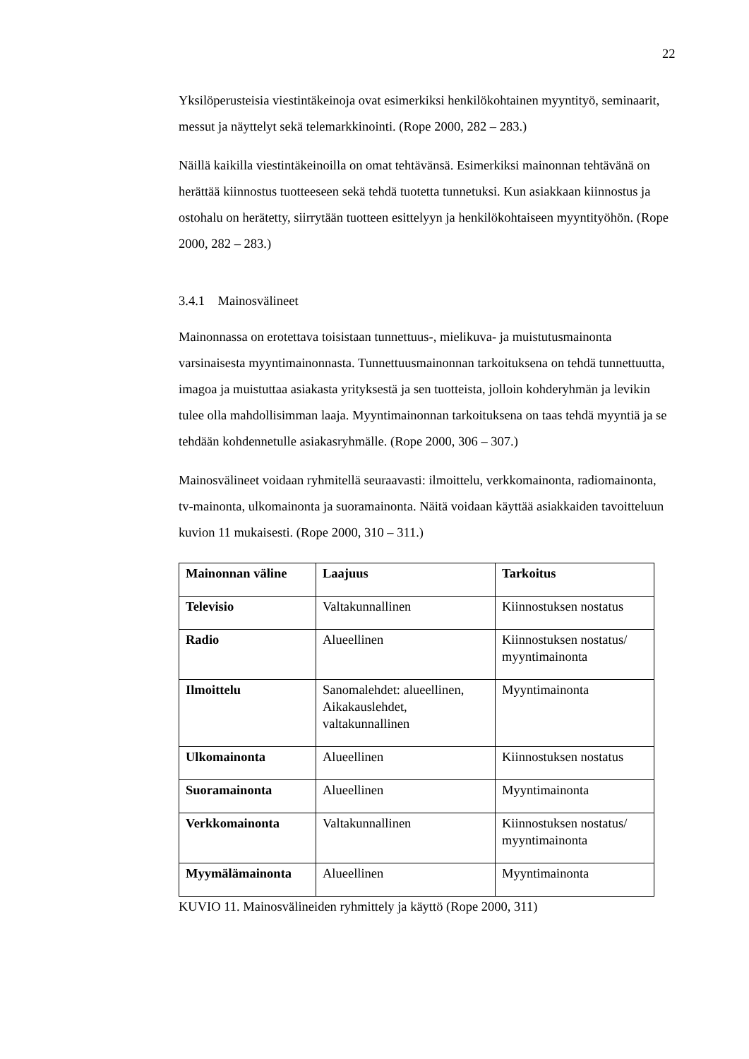22
Yksilöperusteisia viestintäkeinoja ovat esimerkiksi henkilökohtainen myyntityö, seminaarit, messut ja näyttelyt sekä telemarkkinointi. (Rope 2000, 282 – 283.)
Näillä kaikilla viestintäkeinoilla on omat tehtävänsä. Esimerkiksi mainonnan tehtävänä on herättää kiinnostus tuotteeseen sekä tehdä tuotetta tunnetuksi. Kun asiakkaan kiinnostus ja ostohalu on herätetty, siirrytään tuotteen esittelyyn ja henkilökohtaiseen myyntityöhön. (Rope 2000, 282 – 283.)
3.4.1 Mainosvälineet
Mainonnassa on erotettava toisistaan tunnettuus-, mielikuva- ja muistutusmainonta varsinaisesta myyntimainonnasta. Tunnettuusmainonnan tarkoituksena on tehdä tunnettuutta, imagoa ja muistuttaa asiakasta yrityksestä ja sen tuotteista, jolloin kohderyhmän ja levikin tulee olla mahdollisimman laaja. Myyntimainonnan tarkoituksena on taas tehdä myyntiä ja se tehdään kohdennetulle asiakasryhmälle. (Rope 2000, 306 – 307.)
Mainosvälineet voidaan ryhmitellä seuraavasti: ilmoittelu, verkkomainonta, radiomainonta, tv-mainonta, ulkomainonta ja suoramainonta. Näitä voidaan käyttää asiakkaiden tavoitteluun kuvion 11 mukaisesti. (Rope 2000, 310 – 311.)
| Mainonnan väline | Laajuus | Tarkoitus |
| --- | --- | --- |
| Televisio | Valtakunnallinen | Kiinnostuksen nostatus |
| Radio | Alueellinen | Kiinnostuksen nostatus/ myyntimainonta |
| Ilmoittelu | Sanomalehdet: alueellinen, Aikakauslehdet, valtakunnallinen | Myyntimainonta |
| Ulkomainonta | Alueellinen | Kiinnostuksen nostatus |
| Suoramainonta | Alueellinen | Myyntimainonta |
| Verkkomainonta | Valtakunnallinen | Kiinnostuksen nostatus/ myyntimainonta |
| Myymälämainonta | Alueellinen | Myyntimainonta |
KUVIO 11. Mainosvälineiden ryhmittely ja käyttö (Rope 2000, 311)